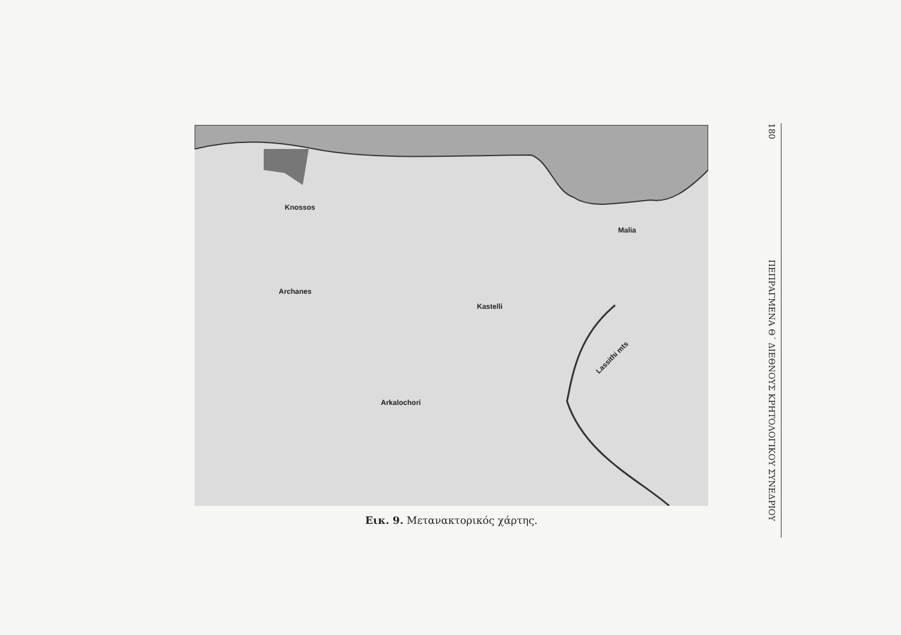Knossos
Archanes
Kastelli
Malia
Lassithi mts
Arkalochori
Εικ. 9. Μετανακτορικός χάρτης.
180
ΠΕΠΡΑΓΜΕΝΑ Θ΄ ΔΙΕΘΝΟΥΣ ΚΡΗΤΟΛΟΓΙΚΟΥ ΣΥΝΕΔΡΙΟΥ